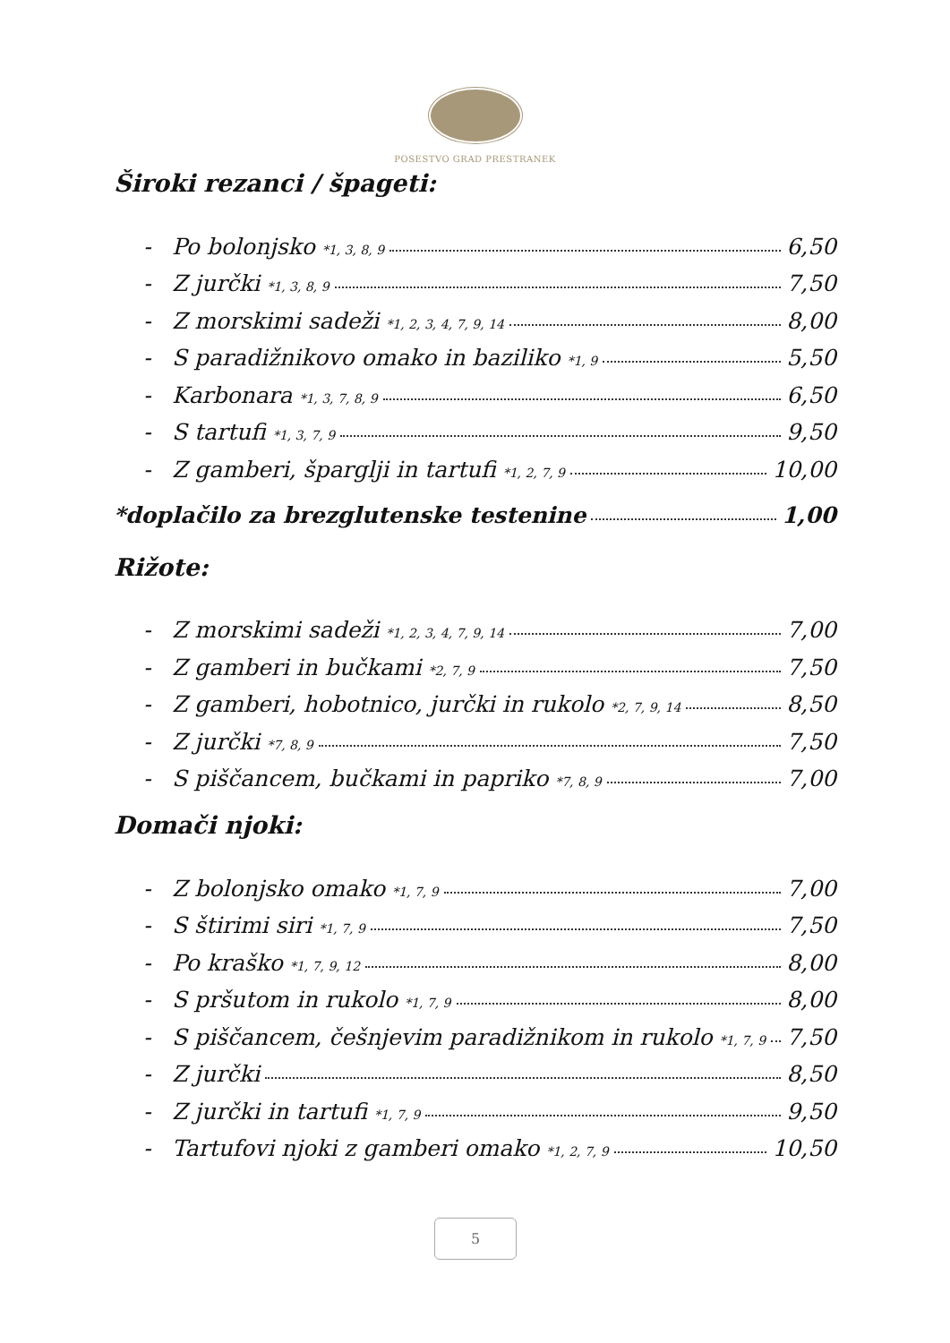POSESTVO GRAD PRESTRANEK
Široki rezanci / špageti:
- Po bolonjsko *1, 3, 8, 9 6,50
- Z jurčki *1, 3, 8, 9 7,50
- Z morskimi sadeži *1, 2, 3, 4, 7, 9, 14 8,00
- S paradižnikovo omako in baziliko *1, 9 5,50
- Karbonara *1, 3, 7, 8, 9 6,50
- S tartufi *1, 3, 7, 9 9,50
- Z gamberi, špargljі in tartufi *1, 2, 7, 9 10,00
*doplačilo za brezglutenske testenine 1,00
Rižote:
- Z morskimi sadeži *1, 2, 3, 4, 7, 9, 14 7,00
- Z gamberi in bučkami *2, 7, 9 7,50
- Z gamberi, hobotnico, jurčki in rukolo *2, 7, 9, 14 8,50
- Z jurčki *7, 8, 9 7,50
- S piščancem, bučkami in papriko *7, 8, 9 7,00
Domači njoki:
- Z bolonjsko omako *1, 7, 9 7,00
- S štirimi siri *1, 7, 9 7,50
- Po kraško *1, 7, 9, 12 8,00
- S pršutom in rukolo *1, 7, 9 8,00
- S piščancem, češnjevim paradižnikom in rukolo *1, 7, 9 7,50
- Z jurčki 8,50
- Z jurčki in tartufi *1, 7, 9 9,50
- Tartufovi njoki z gamberi omako *1, 2, 7, 9 10,50
5